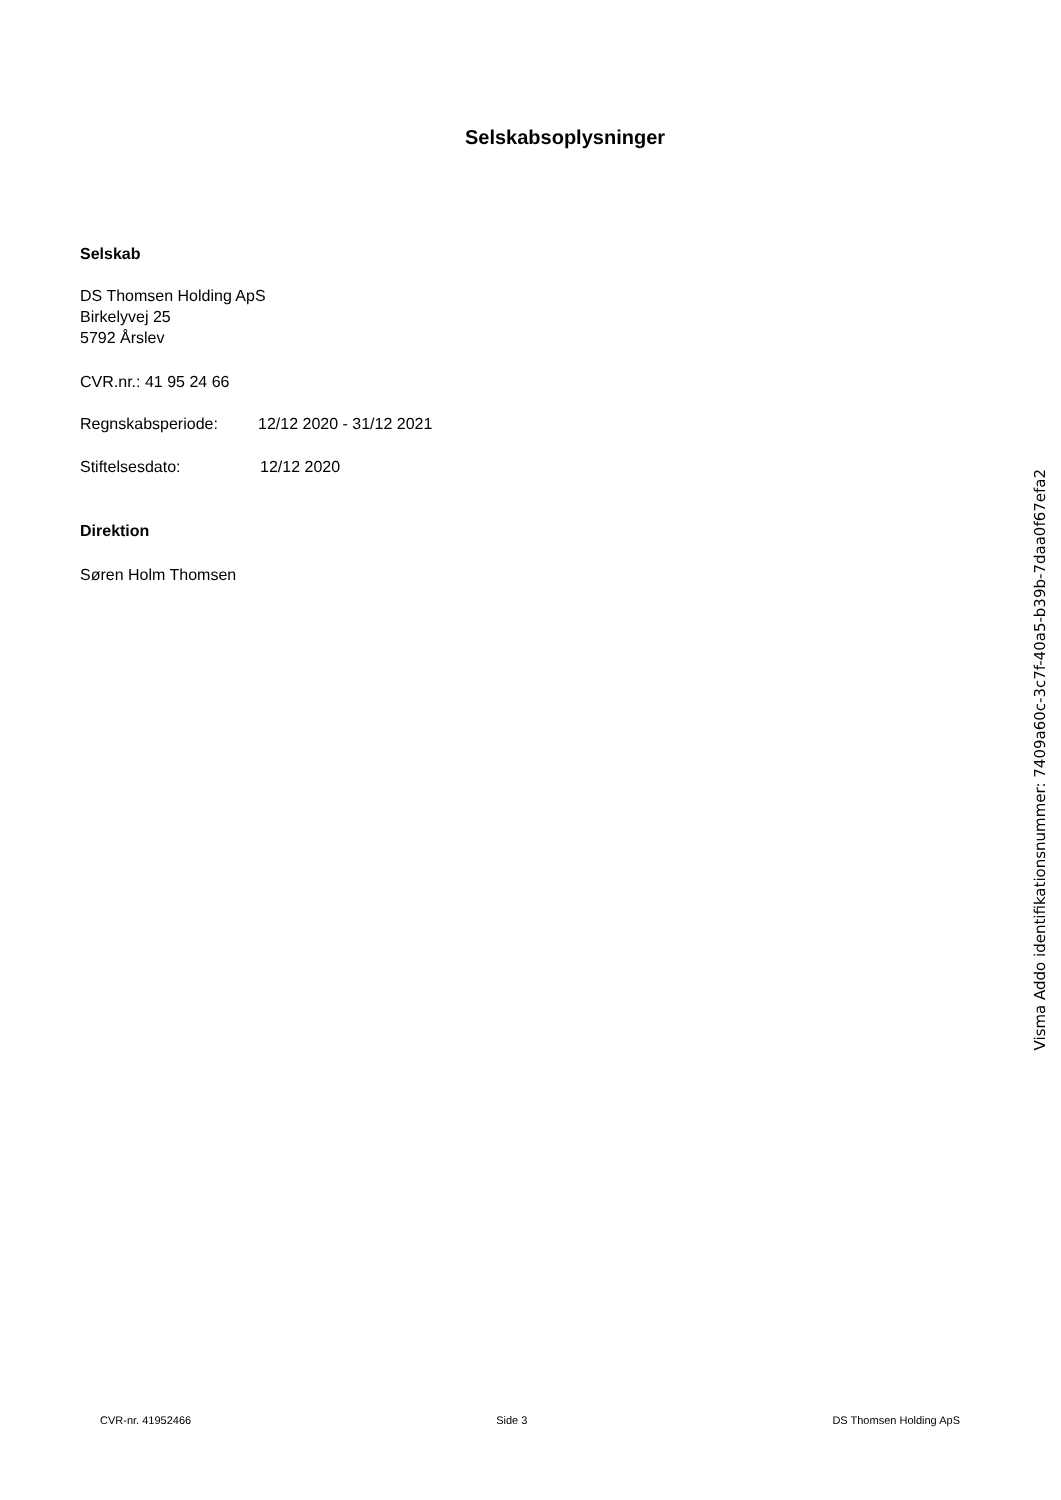Selskabsoplysninger
Selskab
DS Thomsen Holding ApS
Birkelyvej 25
5792 Årslev
CVR.nr.: 41 95 24 66
Regnskabsperiode: 12/12 2020 - 31/12 2021
Stiftelsesdato: 12/12 2020
Direktion
Søren Holm Thomsen
Visma Addo identifikationsnummer: 7409a60c-3c7f-40a5-b39b-7daa0f67efa2
CVR-nr. 41952466 Side 3 DS Thomsen Holding ApS